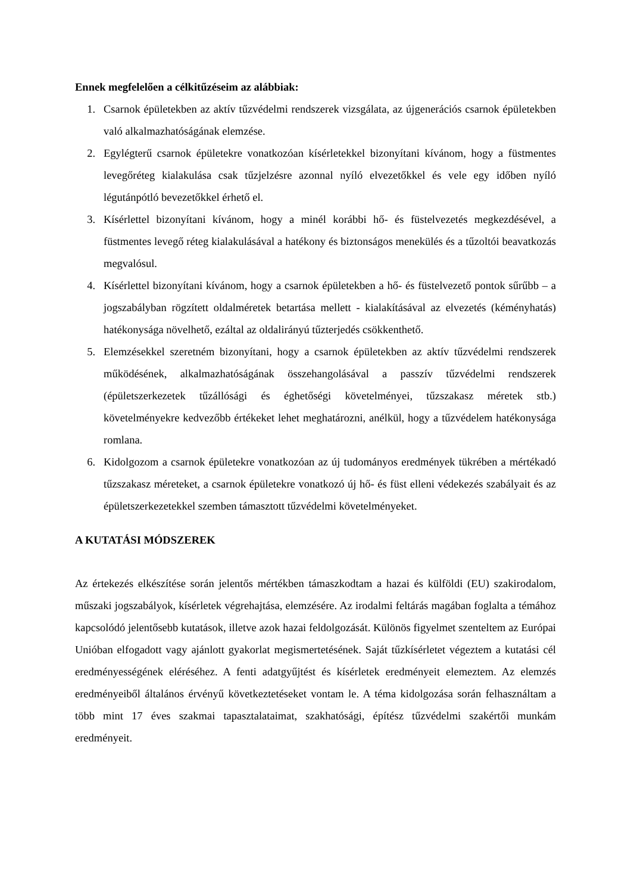Ennek megfelelően a célkitűzéseim az alábbiak:
1. Csarnok épületekben az aktív tűzvédelmi rendszerek vizsgálata, az újgenerációs csarnok épületekben való alkalmazhatóságának elemzése.
2. Egylégterű csarnok épületekre vonatkozóan kísérletekkel bizonyítani kívánom, hogy a füstmentes levegőréteg kialakulása csak tűzjelzésre azonnal nyíló elvezetőkkel és vele egy időben nyíló légutánpótló bevezetőkkel érhető el.
3. Kísérlettel bizonyítani kívánom, hogy a minél korábbi hő- és füstelvezetés megkezdésével, a füstmentes levegő réteg kialakulásával a hatékony és biztonságos menekülés és a tűzoltói beavatkozás megvalósul.
4. Kísérlettel bizonyítani kívánom, hogy a csarnok épületekben a hő- és füstelvezető pontok sűrűbb – a jogszabályban rögzített oldalméretek betartása mellett - kialakításával az elvezetés (kéményhatás) hatékonysága növelhető, ezáltal az oldalirányú tűzterjedés csökkenthető.
5. Elemzésekkel szeretném bizonyítani, hogy a csarnok épületekben az aktív tűzvédelmi rendszerek működésének, alkalmazhatóságának összehangolásával a passzív tűzvédelmi rendszerek (épületszerkezetek tűzállósági és éghetőségi követelményei, tűzszakasz méretek stb.) követelményekre kedvezőbb értékeket lehet meghatározni, anélkül, hogy a tűzvédelem hatékonysága romlana.
6. Kidolgozom a csarnok épületekre vonatkozóan az új tudományos eredmények tükrében a mértékadó tűzszakasz méreteket, a csarnok épületekre vonatkozó új hő- és füst elleni védekezés szabályait és az épületszerkezetekkel szemben támasztott tűzvédelmi követelményeket.
A KUTATÁSI MÓDSZEREK
Az értekezés elkészítése során jelentős mértékben támaszkodtam a hazai és külföldi (EU) szakirodalom, műszaki jogszabályok, kísérletek végrehajtása, elemzésére. Az irodalmi feltárás magában foglalta a témához kapcsolódó jelentősebb kutatások, illetve azok hazai feldolgozását. Különös figyelmet szenteltem az Európai Unióban elfogadott vagy ajánlott gyakorlat megismertetésének. Saját tűzkísérletet végeztem a kutatási cél eredményességének eléréséhez. A fenti adatgyűjtést és kísérletek eredményeit elemeztem. Az elemzés eredményeiből általános érvényű következtetéseket vontam le. A téma kidolgozása során felhasználtam a több mint 17 éves szakmai tapasztalataimat, szakhatósági, építész tűzvédelmi szakértői munkám eredményeit.